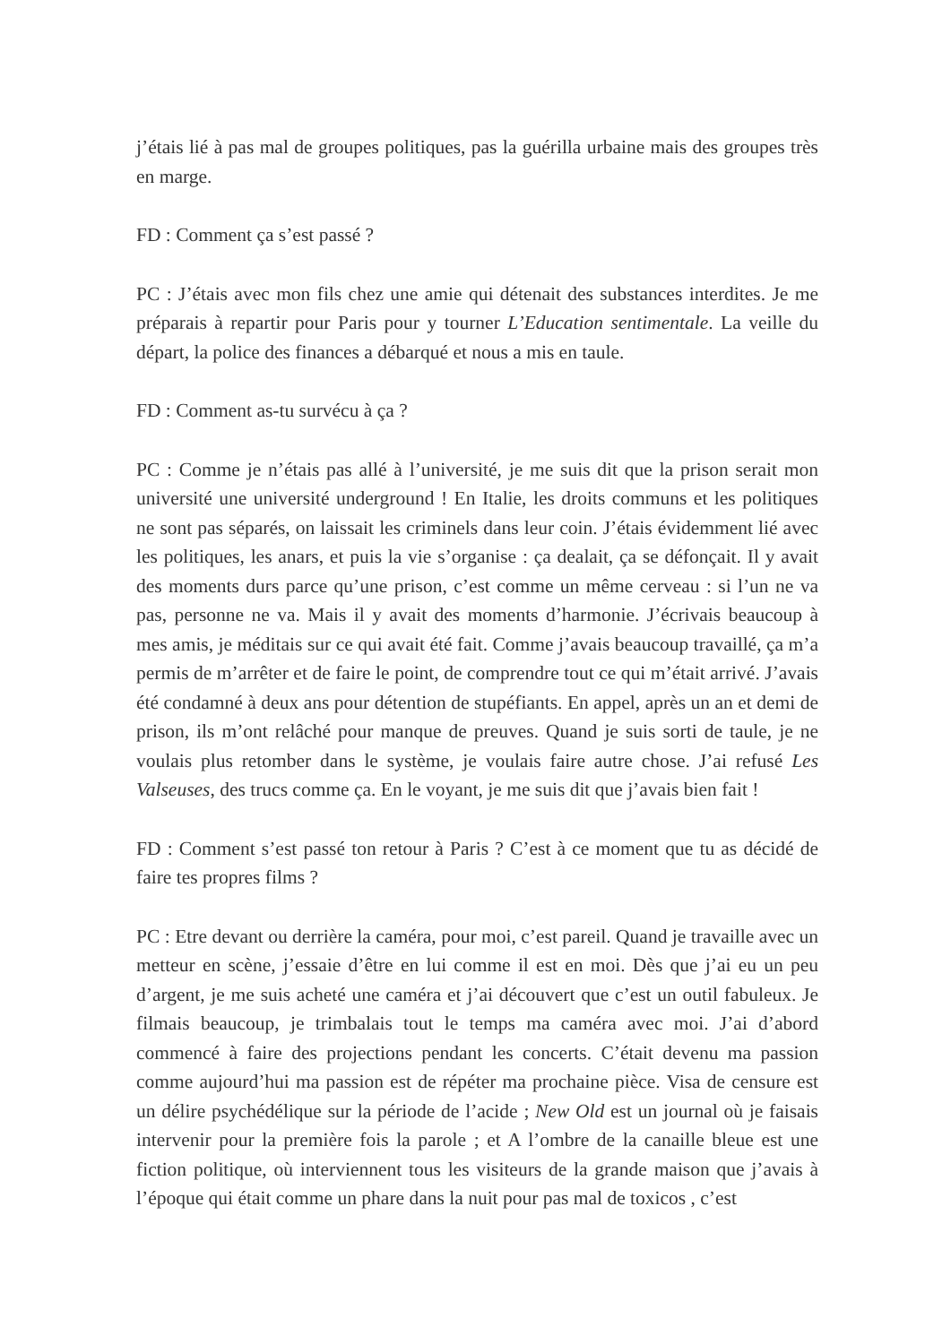j’étais lié à pas mal de groupes politiques, pas la guérilla urbaine mais des groupes très en marge.
FD : Comment ça s’est passé ?
PC : J’étais avec mon fils chez une amie qui détenait des substances interdites. Je me préparais à repartir pour Paris pour y tourner L’Education sentimentale. La veille du départ, la police des finances a débarqué et nous a mis en taule.
FD : Comment as-tu survécu à ça ?
PC : Comme je n’étais pas allé à l’université, je me suis dit que la prison serait mon université une université underground ! En Italie, les droits communs et les politiques ne sont pas séparés, on laissait les criminels dans leur coin. J’étais évidemment lié avec les politiques, les anars, et puis la vie s’organise : ça dealait, ça se défonçait. Il y avait des moments durs parce qu’une prison, c’est comme un même cerveau : si l’un ne va pas, personne ne va. Mais il y avait des moments d’harmonie. J’écrivais beaucoup à mes amis, je méditais sur ce qui avait été fait. Comme j’avais beaucoup travaillé, ça m’a permis de m’arrêter et de faire le point, de comprendre tout ce qui m’était arrivé. J’avais été condamné à deux ans pour détention de stupéfiants. En appel, après un an et demi de prison, ils m’ont relâché pour manque de preuves. Quand je suis sorti de taule, je ne voulais plus retomber dans le système, je voulais faire autre chose. J’ai refusé Les Valseuses, des trucs comme ça. En le voyant, je me suis dit que j’avais bien fait !
FD : Comment s’est passé ton retour à Paris ? C’est à ce moment que tu as décidé de faire tes propres films ?
PC : Etre devant ou derrière la caméra, pour moi, c’est pareil. Quand je travaille avec un metteur en scène, j’essaie d’être en lui comme il est en moi. Dès que j’ai eu un peu d’argent, je me suis acheté une caméra et j’ai découvert que c’est un outil fabuleux. Je filmais beaucoup, je trimbalais tout le temps ma caméra avec moi. J’ai d’abord commencé à faire des projections pendant les concerts. C’était devenu ma passion comme aujourd’hui ma passion est de répéter ma prochaine pièce. Visa de censure est un délire psychédélique sur la période de l’acide ; New Old est un journal où je faisais intervenir pour la première fois la parole ; et A l’ombre de la canaille bleue est une fiction politique, où interviennent tous les visiteurs de la grande maison que j’avais à l’époque qui était comme un phare dans la nuit pour pas mal de toxicos , c’est